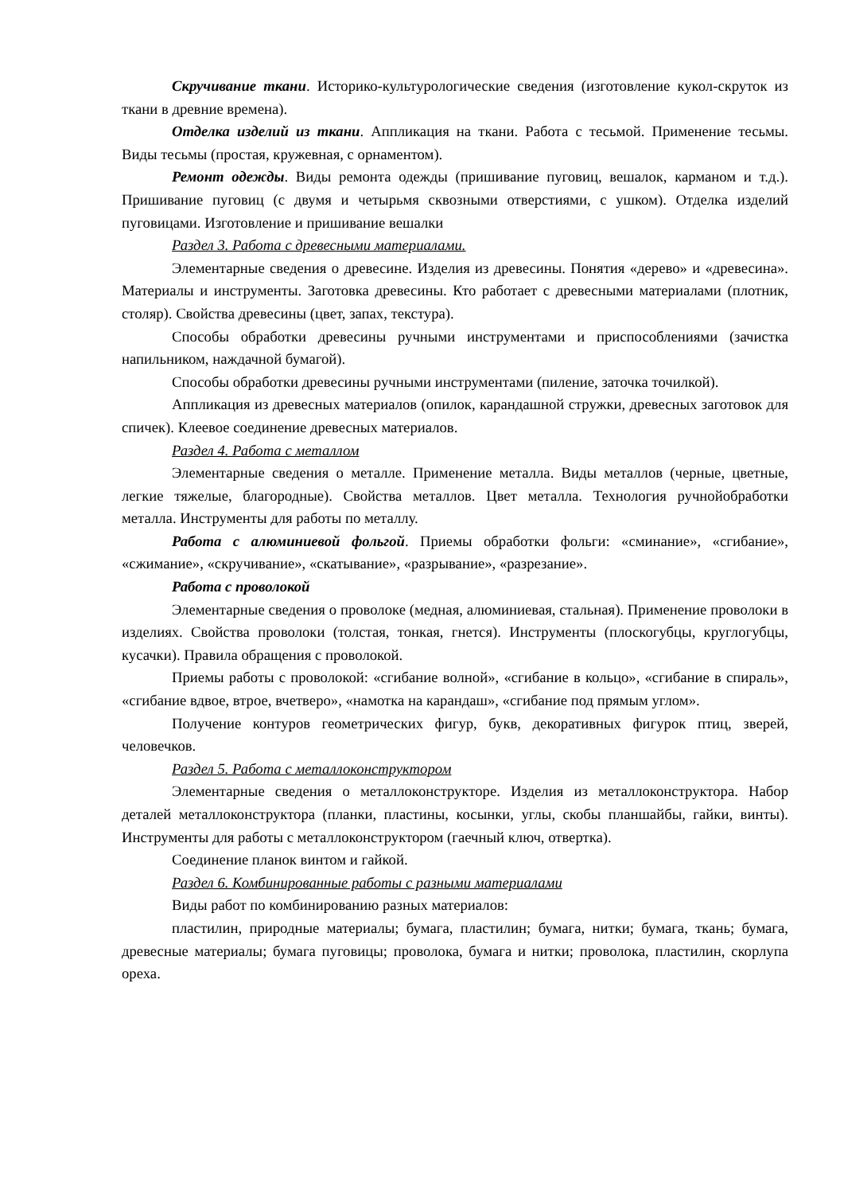Скручивание ткани. Историко-культурологические сведения (изготовление кукол-скруток из ткани в древние времена).
Отделка изделий из ткани. Аппликация на ткани. Работа с тесьмой. Применение тесьмы. Виды тесьмы (простая, кружевная, с орнаментом).
Ремонт одежды. Виды ремонта одежды (пришивание пуговиц, вешалок, карманом и т.д.). Пришивание пуговиц (с двумя и четырьмя сквозными отверстиями, с ушком). Отделка изделий пуговицами. Изготовление и пришивание вешалки
Раздел 3. Работа с древесными материалами.
Элементарные сведения о древесине. Изделия из древесины. Понятия «дерево» и «древесина». Материалы и инструменты. Заготовка древесины. Кто работает с древесными материалами (плотник, столяр). Свойства древесины (цвет, запах, текстура).
Способы обработки древесины ручными инструментами и приспособлениями (зачистка напильником, наждачной бумагой).
Способы обработки древесины ручными инструментами (пиление, заточка точилкой).
Аппликация из древесных материалов (опилок, карандашной стружки, древесных заготовок для спичек). Клеевое соединение древесных материалов.
Раздел 4. Работа с металлом
Элементарные сведения о металле. Применение металла. Виды металлов (черные, цветные, легкие тяжелые, благородные). Свойства металлов. Цвет металла. Технология ручнойобработки металла. Инструменты для работы по металлу.
Работа с алюминиевой фольгой. Приемы обработки фольги: «сминание», «сгибание», «сжимание», «скручивание», «скатывание», «разрывание», «разрезание».
Работа с проволокой
Элементарные сведения о проволоке (медная, алюминиевая, стальная). Применение проволоки в изделиях. Свойства проволоки (толстая, тонкая, гнется). Инструменты (плоскогубцы, круглогубцы, кусачки). Правила обращения с проволокой.
Приемы работы с проволокой: «сгибание волной», «сгибание в кольцо», «сгибание в спираль», «сгибание вдвое, втрое, вчетверо», «намотка на карандаш», «сгибание под прямым углом».
Получение контуров геометрических фигур, букв, декоративных фигурок птиц, зверей, человечков.
Раздел 5. Работа с металлоконструктором
Элементарные сведения о металлоконструкторе. Изделия из металлоконструктора. Набор деталей металлоконструктора (планки, пластины, косынки, углы, скобы планшайбы, гайки, винты). Инструменты для работы с металлоконструктором (гаечный ключ, отвертка).
Соединение планок винтом и гайкой.
Раздел 6. Комбинированные работы с разными материалами
Виды работ по комбинированию разных материалов:
пластилин, природные материалы; бумага, пластилин; бумага, нитки; бумага, ткань; бумага, древесные материалы; бумага пуговицы; проволока, бумага и нитки; проволока, пластилин, скорлупа ореха.